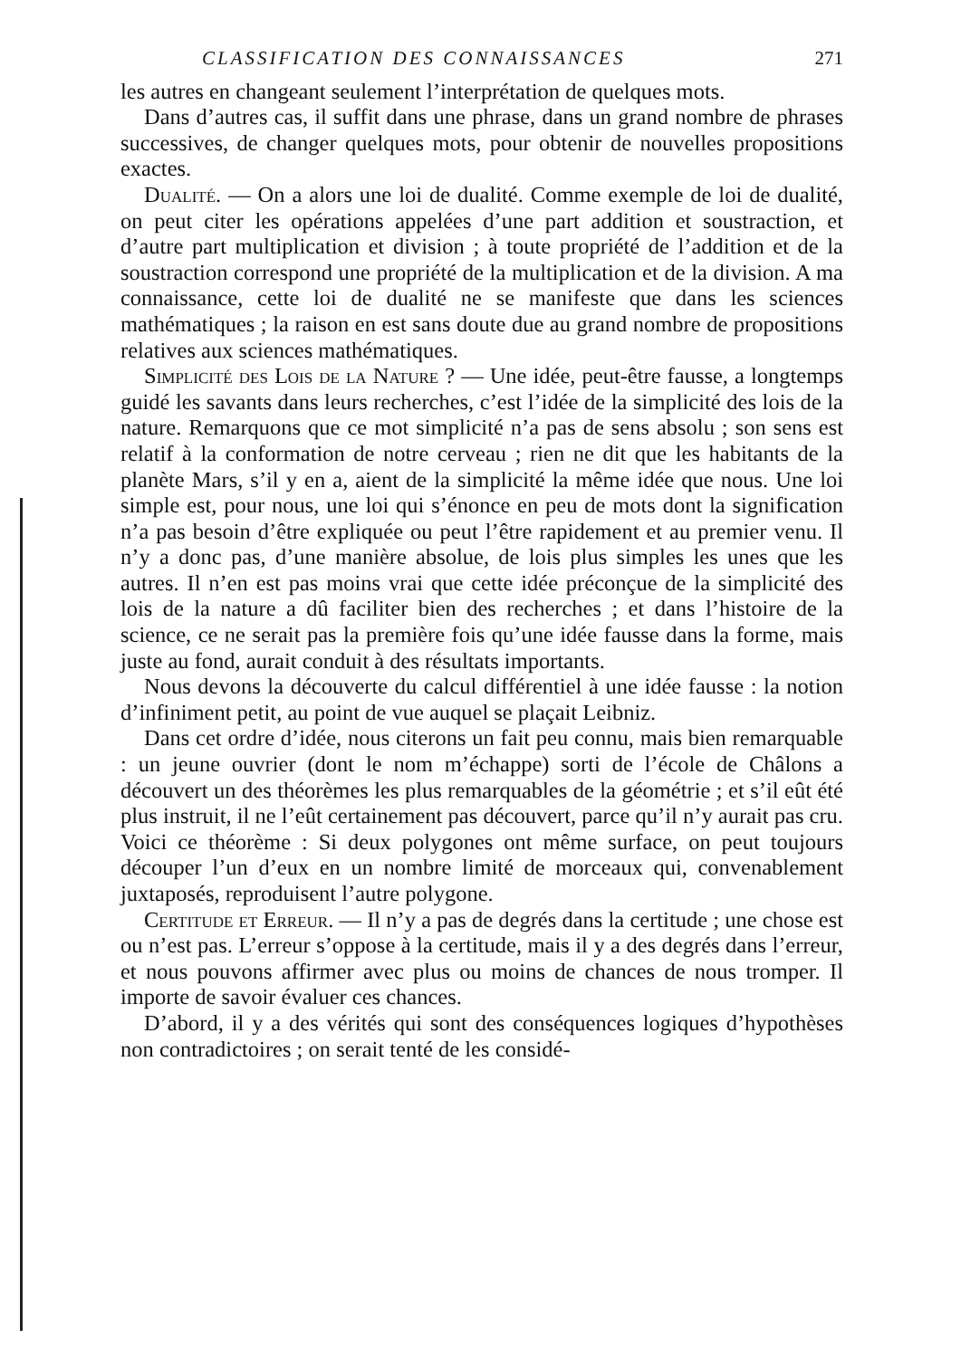CLASSIFICATION DES CONNAISSANCES 271
les autres en changeant seulement l’interprétation de quelques mots.
Dans d’autres cas, il suffit dans une phrase, dans un grand nombre de phrases successives, de changer quelques mots, pour obtenir de nouvelles propositions exactes.
Dualité. — On a alors une loi de dualité. Comme exemple de loi de dualité, on peut citer les opérations appelées d’une part addition et soustraction, et d’autre part multiplication et division ; à toute propriété de l’addition et de la soustraction correspond une propriété de la multiplication et de la division. A ma connaissance, cette loi de dualité ne se manifeste que dans les sciences mathématiques ; la raison en est sans doute due au grand nombre de propositions relatives aux sciences mathématiques.
Simplicité des Lois de la Nature ? — Une idée, peut-être fausse, a longtemps guidé les savants dans leurs recherches, c’est l’idée de la simplicité des lois de la nature. Remarquons que ce mot simplicité n’a pas de sens absolu ; son sens est relatif à la conformation de notre cerveau ; rien ne dit que les habitants de la planète Mars, s’il y en a, aient de la simplicité la même idée que nous. Une loi simple est, pour nous, une loi qui s’énonce en peu de mots dont la signification n’a pas besoin d’être expliquée ou peut l’être rapidement et au premier venu. Il n’y a donc pas, d’une manière absolue, de lois plus simples les unes que les autres. Il n’en est pas moins vrai que cette idée préconçue de la simplicité des lois de la nature a dû faciliter bien des recherches ; et dans l’histoire de la science, ce ne serait pas la première fois qu’une idée fausse dans la forme, mais juste au fond, aurait conduit à des résultats importants.
Nous devons la découverte du calcul différentiel à une idée fausse : la notion d’infiniment petit, au point de vue auquel se plaçait Leibniz.
Dans cet ordre d’idée, nous citerons un fait peu connu, mais bien remarquable : un jeune ouvrier (dont le nom m’échappe) sorti de l’école de Châlons a découvert un des théorèmes les plus remarquables de la géométrie ; et s’il eût été plus instruit, il ne l’eût certainement pas découvert, parce qu’il n’y aurait pas cru. Voici ce théorème : Si deux polygones ont même surface, on peut toujours découper l’un d’eux en un nombre limité de morceaux qui, convenablement juxtaposés, reproduisent l’autre polygone.
Certitude et Erreur. — Il n’y a pas de degrés dans la certitude ; une chose est ou n’est pas. L’erreur s’oppose à la certitude, mais il y a des degrés dans l’erreur, et nous pouvons affirmer avec plus ou moins de chances de nous tromper. Il importe de savoir évaluer ces chances.
D’abord, il y a des vérités qui sont des conséquences logiques d’hypothèses non contradictoires ; on serait tenté de les considé-